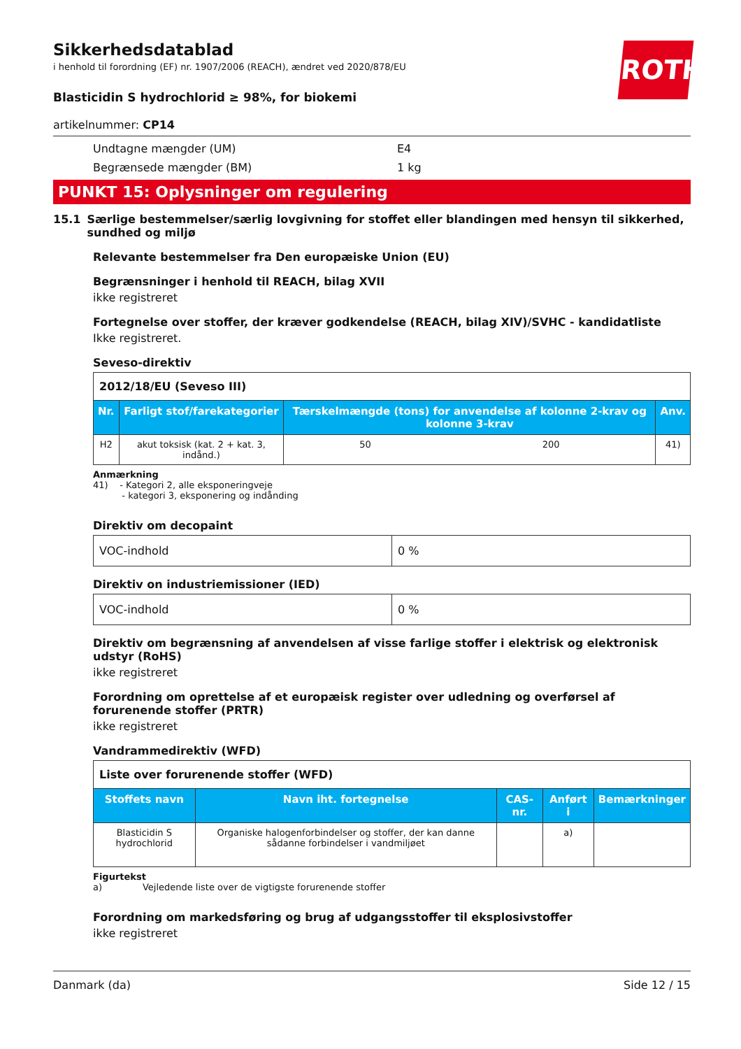ROTH
Sikkerhedsdatablad
i henhold til forordning (EF) nr. 1907/2006 (REACH), ændret ved 2020/878/EU
Blasticidin S hydrochlorid ≥ 98%, for biokemi
artikelnummer: CP14
Undtagne mængder (UM) E4
Begrænsede mængder (BM) 1 kg
PUNKT 15: Oplysninger om regulering
15.1 Særlige bestemmelser/særlig lovgivning for stoffet eller blandingen med hensyn til sikkerhed, sundhed og miljø
Relevante bestemmelser fra Den europæiske Union (EU)
Begrænsninger i henhold til REACH, bilag XVII
ikke registreret
Fortegnelse over stoffer, der kræver godkendelse (REACH, bilag XIV)/SVHC - kandidatliste
Ikke registreret.
Seveso-direktiv
| 2012/18/EU (Seveso III) | | | | |
| Nr. | Farligt stof/farekategorier | Tærskelmængde (tons) for anvendelse af kolonne 2-krav og kolonne 3-krav | | Anv. |
| H2 | akut toksisk (kat. 2 + kat. 3, indånd.) | 50 | 200 | 41) |
Anmærkning
41) - Kategori 2, alle eksponeringveje
- kategori 3, eksponering og indånding
Direktiv om decopaint
| VOC-indhold | 0 % |
Direktiv on industriemissioner (IED)
| VOC-indhold | 0 % |
Direktiv om begrænsning af anvendelsen af visse farlige stoffer i elektrisk og elektronisk udstyr (RoHS)
ikke registreret
Forordning om oprettelse af et europæisk register over udledning og overførsel af forurenende stoffer (PRTR)
ikke registreret
Vandrammedirektiv (WFD)
| Liste over forurenende stoffer (WFD) | | | | |
| Stoffets navn | Navn iht. fortegnelse | CAS-nr. | Anført i | Bemærkninger |
| Blasticidin S hydrochlorid | Organiske halogenforbindelser og stoffer, der kan danne sådanne forbindelser i vandmiljøet | | a) | |
Figurtekst
a) Vejledende liste over de vigtigste forurenende stoffer
Forordning om markedsføring og brug af udgangsstoffer til eksplosivstoffer
ikke registreret
Danmark (da) Side 12 / 15